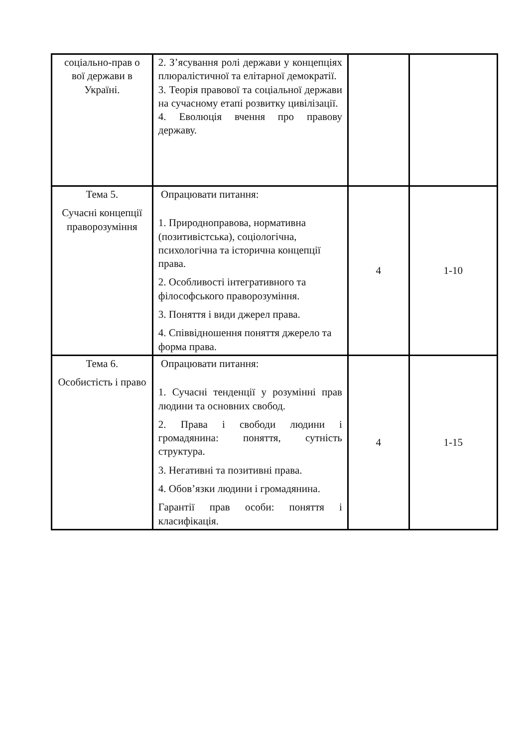| соціально-прав о вої держави в Україні. | 2. З’ясування ролі держави у концепціях плюралістичної та елітарної демократії. 3. Теорія правової та соціальної держави на сучасному етапі розвитку цивілізації. 4. Еволюція вчення про правову державу. | | |
| Тема 5. Сучасні концепції праворозуміння | Опрацювати питання: 1. Природноправова, нормативна (позитивістська), соціологічна, психологічна та історична концепції права. 2. Особливості інтегративного та філософського праворозуміння. 3. Поняття і види джерел права. 4. Співвідношення поняття джерело та форма права. | 4 | 1-10 |
| Тема 6. Особистість і право | Опрацювати питання: 1. Сучасні тенденції у розумінні прав людини та основних свобод. 2. Права і свободи людини і громадянина: поняття, сутність структура. 3. Негативні та позитивні права. 4. Обов’язки людини і громадянина. Гарантії прав особи: поняття і класифікація. | 4 | 1-15 |